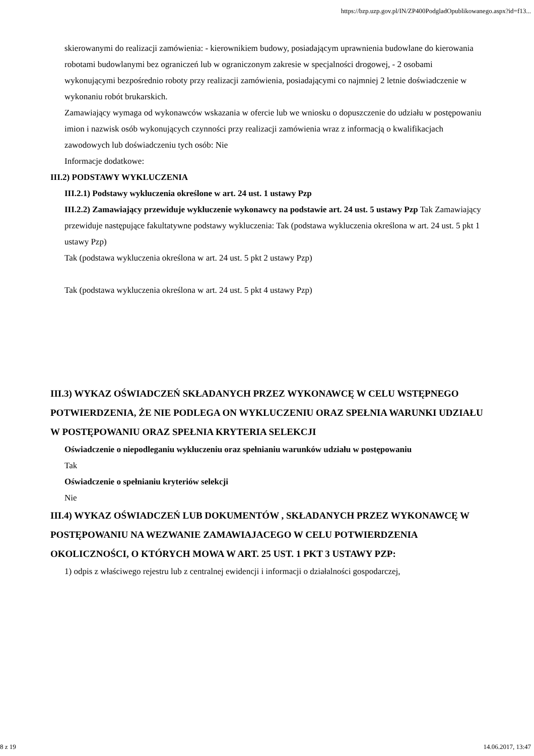https://bzp.uzp.gov.pl/IN/ZP400PodgladOpublikowanego.aspx?id=f13...
skierowanymi do realizacji zamówienia: - kierownikiem budowy, posiadającym uprawnienia budowlane do kierowania robotami budowlanymi bez ograniczeń lub w ograniczonym zakresie w specjalności drogowej, - 2 osobami wykonującymi bezpośrednio roboty przy realizacji zamówienia, posiadającymi co najmniej 2 letnie doświadczenie w wykonaniu robót brukarskich.
Zamawiający wymaga od wykonawców wskazania w ofercie lub we wniosku o dopuszczenie do udziału w postępowaniu imion i nazwisk osób wykonujących czynności przy realizacji zamówienia wraz z informacją o kwalifikacjach zawodowych lub doświadczeniu tych osób: Nie
Informacje dodatkowe:
III.2) PODSTAWY WYKLUCZENIA
III.2.1) Podstawy wykluczenia określone w art. 24 ust. 1 ustawy Pzp
III.2.2) Zamawiający przewiduje wykluczenie wykonawcy na podstawie art. 24 ust. 5 ustawy Pzp Tak Zamawiający przewiduje następujące fakultatywne podstawy wykluczenia: Tak (podstawa wykluczenia określona w art. 24 ust. 5 pkt 1 ustawy Pzp)
Tak (podstawa wykluczenia określona w art. 24 ust. 5 pkt 2 ustawy Pzp)
Tak (podstawa wykluczenia określona w art. 24 ust. 5 pkt 4 ustawy Pzp)
III.3) WYKAZ OŚWIADCZEŃ SKŁADANYCH PRZEZ WYKONAWCĘ W CELU WSTĘPNEGO POTWIERDZENIA, ŻE NIE PODLEGA ON WYKLUCZENIU ORAZ SPEŁNIA WARUNKI UDZIAŁU W POSTĘPOWANIU ORAZ SPEŁNIA KRYTERIA SELEKCJI
Oświadczenie o niepodleganiu wykluczeniu oraz spełnianiu warunków udziału w postępowaniu
Tak
Oświadczenie o spełnianiu kryteriów selekcji
Nie
III.4) WYKAZ OŚWIADCZEŃ LUB DOKUMENTÓW , SKŁADANYCH PRZEZ WYKONAWCĘ W POSTĘPOWANIU NA WEZWANIE ZAMAWIAJACEGO W CELU POTWIERDZENIA OKOLICZNOŚCI, O KTÓRYCH MOWA W ART. 25 UST. 1 PKT 3 USTAWY PZP:
1) odpis z właściwego rejestru lub z centralnej ewidencji i informacji o działalności gospodarczej,
8 z 19 14.06.2017, 13:47